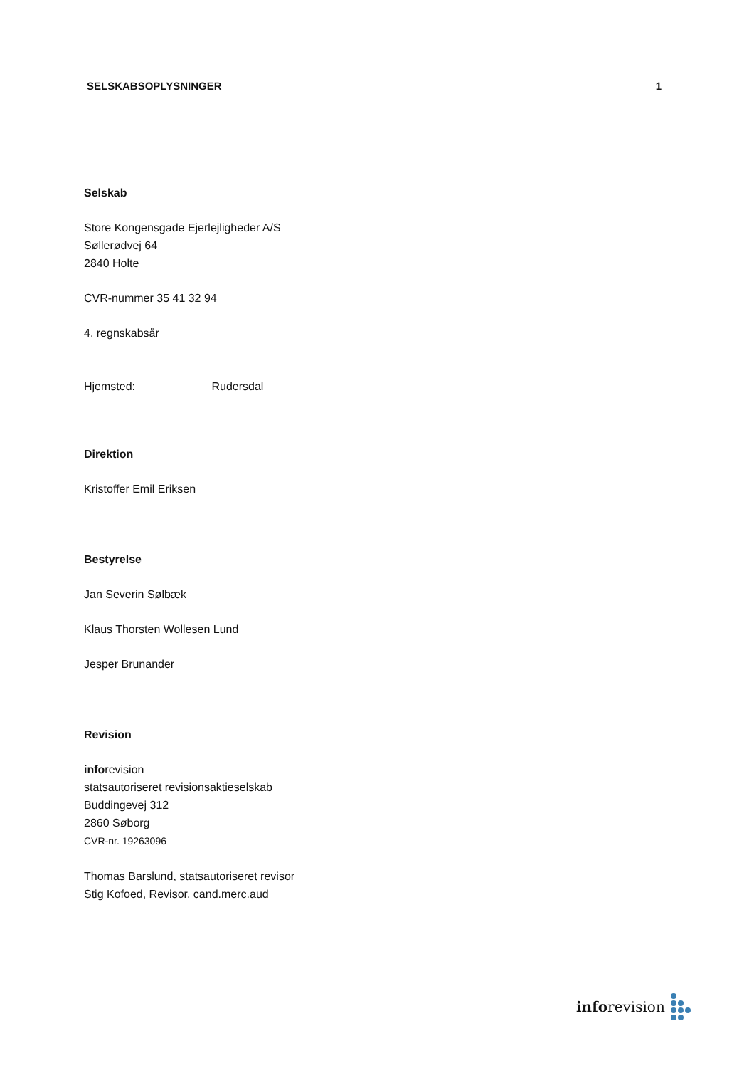SELSKABSOPLYSNINGER 1
Selskab
Store Kongensgade Ejerlejligheder A/S
Søllerødvej 64
2840 Holte
CVR-nummer 35 41 32 94
4. regnskabsår
Hjemsted: Rudersdal
Direktion
Kristoffer Emil Eriksen
Bestyrelse
Jan Severin Sølbæk
Klaus Thorsten Wollesen Lund
Jesper Brunander
Revision
inforevision
statsautoriseret revisionsaktieselskab
Buddingevej 312
2860 Søborg
CVR-nr. 19263096
Thomas Barslund, statsautoriseret revisor
Stig Kofoed, Revisor, cand.merc.aud
inforevision